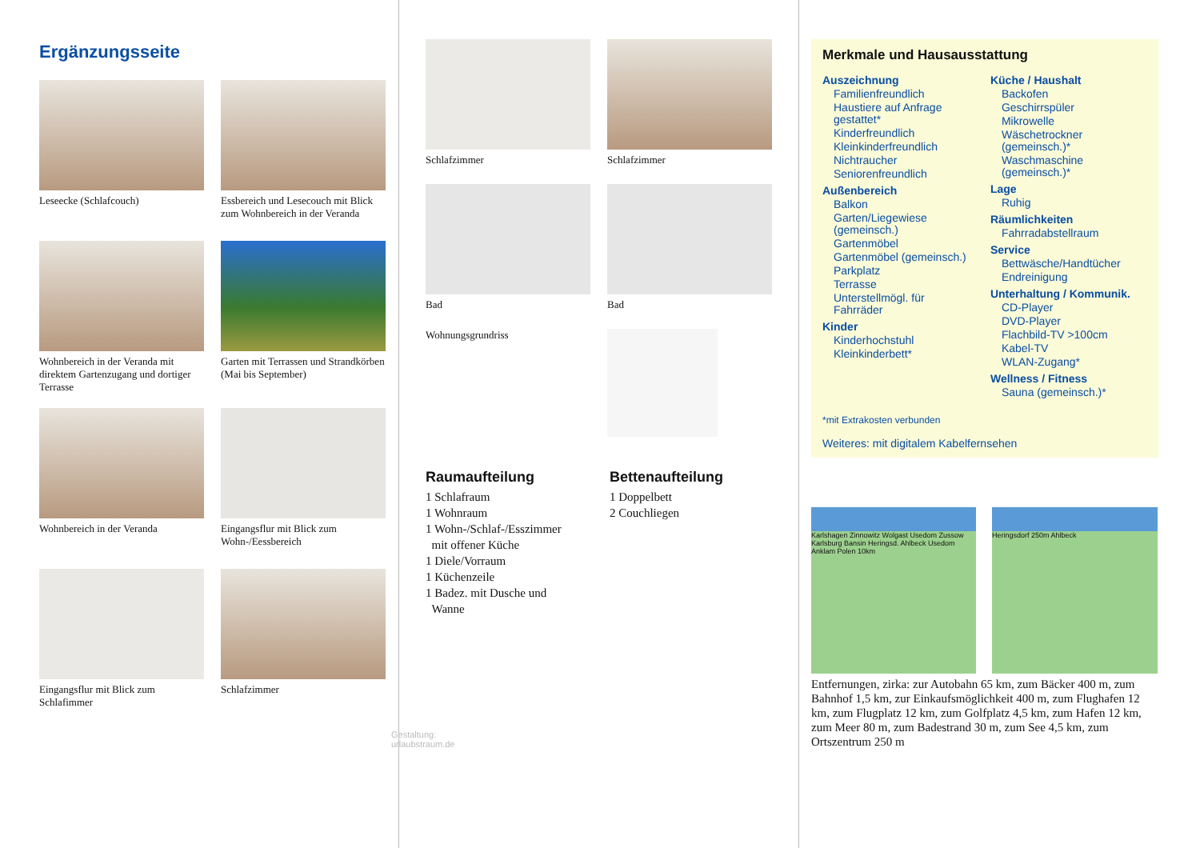Ergänzungsseite
Leseecke (Schlafcouch)
Essbereich und Lesecouch mit Blick zum Wohnbereich in der Veranda
Wohnbereich in der Veranda mit direktem Gartenzugang und dortiger Terrasse
Garten mit Terrassen und Strandkörben (Mai bis September)
Wohnbereich in der Veranda
Eingangsflur mit Blick zum Wohn-/Eessbereich
Eingangsflur mit Blick zum Schlafimmer
Schlafzimmer
Gestaltung: urlaubstraum.de
Schlafzimmer
Schlafzimmer
Bad
Wohnungsgrundriss
Bad
Raumaufteilung
1 Schlafraum
1 Wohnraum
1 Wohn-/Schlaf-/Esszimmer
mit offener Küche
1 Diele/Vorraum
1 Küchenzeile
1 Badez. mit Dusche und
Wanne
Bettenaufteilung
1 Doppelbett
2 Couchliegen
Merkmale und Hausausstattung
Auszeichnung
Familienfreundlich
Haustiere auf Anfrage gestattet*
Kinderfreundlich
Kleinkinderfreundlich
Nichtraucher
Seniorenfreundlich
Außenbereich
Balkon
Garten/Liegewiese (gemeinsch.)
Gartenmöbel
Gartenmöbel (gemeinsch.)
Parkplatz
Terrasse
Unterstellmögl. für Fahrräder
Kinder
Kinderhochstuhl
Kleinkinderbett*
Küche / Haushalt
Backofen
Geschirrspüler
Mikrowelle
Wäschetrockner (gemeinsch.)*
Waschmaschine (gemeinsch.)*
Lage
Ruhig
Räumlichkeiten
Fahrradabstellraum
Service
Bettwäsche/Handtücher
Endreinigung
Unterhaltung / Kommunik.
CD-Player
DVD-Player
Flachbild-TV >100cm
Kabel-TV
WLAN-Zugang*
Wellness / Fitness
Sauna (gemeinsch.)*
*mit Extrakosten verbunden
Weiteres: mit digitalem Kabelfernsehen
Karlshagen Zinnowitz Wolgast Usedom Zussow Karlsburg Bansin Heringsd. Ahlbeck Usedom Anklam Polen 10km
Heringsdorf 250m Ahlbeck
Entfernungen, zirka: zur Autobahn 65 km, zum Bäcker 400 m, zum Bahnhof 1,5 km, zur Einkaufsmöglichkeit 400 m, zum Flughafen 12 km, zum Flugplatz 12 km, zum Golfplatz 4,5 km, zum Hafen 12 km, zum Meer 80 m, zum Badestrand 30 m, zum See 4,5 km, zum Ortszentrum 250 m